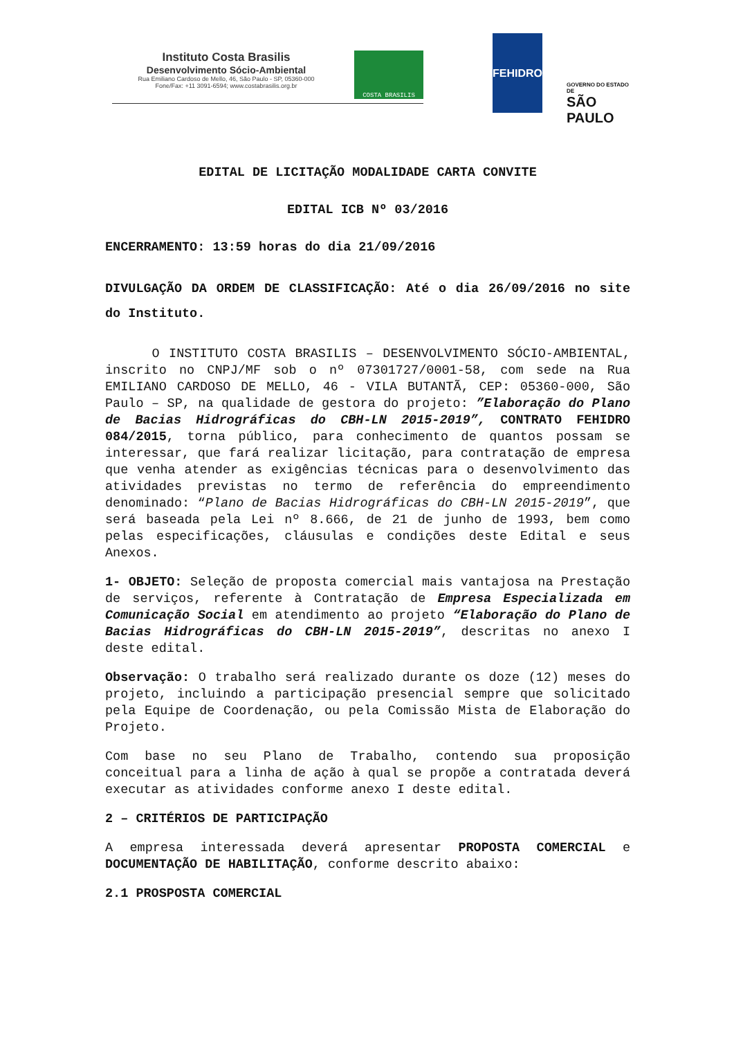Instituto Costa Brasilis
Desenvolvimento Sócio-Ambiental
Rua Emiliano Cardoso de Mello, 46, São Paulo - SP, 05360-000
Fone/Fax: +11 3091-6594; www.costabrasilis.org.br
COSTA BRASILIS
FEHIDRO
GOVERNO DO ESTADO DE
SÃO PAULO
EDITAL DE LICITAÇÃO MODALIDADE CARTA CONVITE
EDITAL ICB Nº 03/2016
ENCERRAMENTO: 13:59 horas do dia 21/09/2016
DIVULGAÇÃO DA ORDEM DE CLASSIFICAÇÃO: Até o dia 26/09/2016 no site do Instituto.
O INSTITUTO COSTA BRASILIS – DESENVOLVIMENTO SÓCIO-AMBIENTAL, inscrito no CNPJ/MF sob o nº 07301727/0001-58, com sede na Rua EMILIANO CARDOSO DE MELLO, 46 - VILA BUTANTÃ, CEP: 05360-000, São Paulo – SP, na qualidade de gestora do projeto: ”Elaboração do Plano de Bacias Hidrográficas do CBH-LN 2015-2019”, CONTRATO FEHIDRO 084/2015, torna público, para conhecimento de quantos possam se interessar, que fará realizar licitação, para contratação de empresa que venha atender as exigências técnicas para o desenvolvimento das atividades previstas no termo de referência do empreendimento denominado: “Plano de Bacias Hidrográficas do CBH-LN 2015-2019”, que será baseada pela Lei nº 8.666, de 21 de junho de 1993, bem como pelas especificações, cláusulas e condições deste Edital e seus Anexos.
1- OBJETO: Seleção de proposta comercial mais vantajosa na Prestação de serviços, referente à Contratação de Empresa Especializada em Comunicação Social em atendimento ao projeto “Elaboração do Plano de Bacias Hidrográficas do CBH-LN 2015-2019”, descritas no anexo I deste edital.
Observação: O trabalho será realizado durante os doze (12) meses do projeto, incluindo a participação presencial sempre que solicitado pela Equipe de Coordenação, ou pela Comissão Mista de Elaboração do Projeto.
Com base no seu Plano de Trabalho, contendo sua proposição conceitual para a linha de ação à qual se propõe a contratada deverá executar as atividades conforme anexo I deste edital.
2 – CRITÉRIOS DE PARTICIPAÇÃO
A empresa interessada deverá apresentar PROPOSTA COMERCIAL e DOCUMENTAÇÃO DE HABILITAÇÃO, conforme descrito abaixo:
2.1 PROSPOSTA COMERCIAL